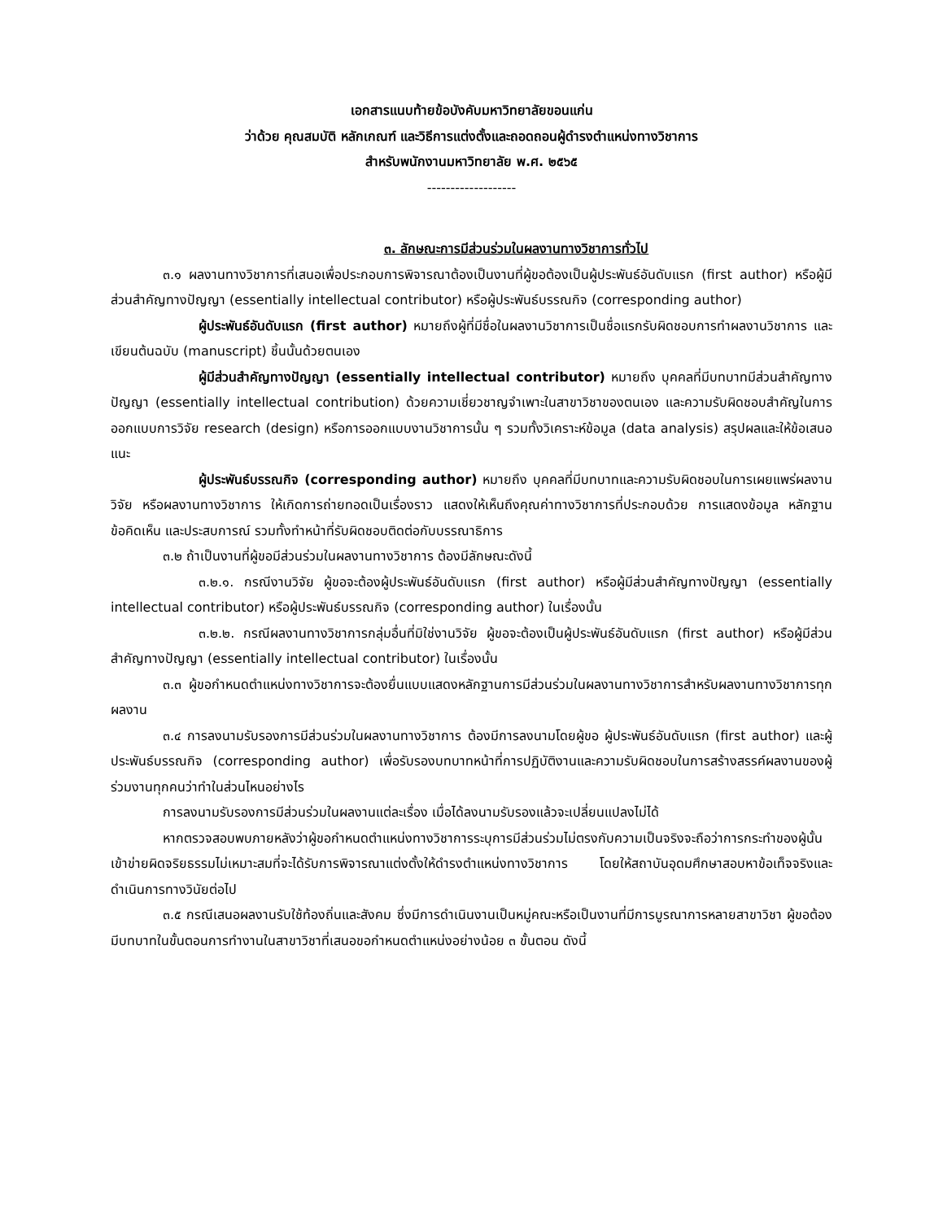เอกสารแนบท้ายข้อบังคับมหาวิทยาลัยขอนแก่น
ว่าด้วย คุณสมบัติ หลักเกณฑ์ และวิธีการแต่งตั้งและถอดถอนผู้ดำรงตำแหน่งทางวิชาการ
สำหรับพนักงานมหาวิทยาลัย พ.ศ. ๒๕๖๕
-------------------
๓. ลักษณะการมีส่วนร่วมในผลงานทางวิชาการทั่วไป
๓.๑ ผลงานทางวิชาการที่เสนอเพื่อประกอบการพิจารณาต้องเป็นงานที่ผู้ขอต้องเป็นผู้ประพันธ์อันดับแรก (first author) หรือผู้มีส่วนสำคัญทางปัญญา (essentially intellectual contributor) หรือผู้ประพันธ์บรรณกิจ (corresponding author)
ผู้ประพันธ์อันดับแรก (first author) หมายถึงผู้ที่มีชื่อในผลงานวิชาการเป็นชื่อแรกรับผิดชอบการทำผลงานวิชาการ และเขียนต้นฉบับ (manuscript) ชิ้นนั้นด้วยตนเอง
ผู้มีส่วนสำคัญทางปัญญา (essentially intellectual contributor) หมายถึง บุคคลที่มีบทบาทมีส่วนสำคัญทางปัญญา (essentially intellectual contribution) ด้วยความเชี่ยวชาญจำเพาะในสาขาวิชาของตนเอง และความรับผิดชอบสำคัญในการออกแบบการวิจัย research (design) หรือการออกแบบงานวิชาการนั้น ๆ รวมทั้งวิเคราะห์ข้อมูล (data analysis) สรุปผลและให้ข้อเสนอแนะ
ผู้ประพันธ์บรรณกิจ (corresponding author) หมายถึง บุคคลที่มีบทบาทและความรับผิดชอบในการเผยแพร่ผลงานวิจัย หรือผลงานทางวิชาการ ให้เกิดการถ่ายทอดเป็นเรื่องราว แสดงให้เห็นถึงคุณค่าทางวิชาการที่ประกอบด้วย การแสดงข้อมูล หลักฐาน ข้อคิดเห็น และประสบการณ์ รวมทั้งทำหน้าที่รับผิดชอบติดต่อกับบรรณาธิการ
๓.๒ ถ้าเป็นงานที่ผู้ขอมีส่วนร่วมในผลงานทางวิชาการ ต้องมีลักษณะดังนี้
๓.๒.๑. กรณีงานวิจัย ผู้ขอจะต้องผู้ประพันธ์อันดับแรก (first author) หรือผู้มีส่วนสำคัญทางปัญญา (essentially intellectual contributor) หรือผู้ประพันธ์บรรณกิจ (corresponding author) ในเรื่องนั้น
๓.๒.๒. กรณีผลงานทางวิชาการกลุ่มอื่นที่มิใช่งานวิจัย ผู้ขอจะต้องเป็นผู้ประพันธ์อันดับแรก (first author) หรือผู้มีส่วนสำคัญทางปัญญา (essentially intellectual contributor) ในเรื่องนั้น
๓.๓ ผู้ขอกำหนดตำแหน่งทางวิชาการจะต้องยื่นแบบแสดงหลักฐานการมีส่วนร่วมในผลงานทางวิชาการสำหรับผลงานทางวิชาการทุกผลงาน
๓.๔ การลงนามรับรองการมีส่วนร่วมในผลงานทางวิชาการ ต้องมีการลงนามโดยผู้ขอ ผู้ประพันธ์อันดับแรก (first author) และผู้ประพันธ์บรรณกิจ (corresponding author) เพื่อรับรองบทบาทหน้าที่การปฏิบัติงานและความรับผิดชอบในการสร้างสรรค์ผลงานของผู้ร่วมงานทุกคนว่าทำในส่วนไหนอย่างไร
การลงนามรับรองการมีส่วนร่วมในผลงานแต่ละเรื่อง เมื่อได้ลงนามรับรองแล้วจะเปลี่ยนแปลงไม่ได้
หากตรวจสอบพบภายหลังว่าผู้ขอกำหนดตำแหน่งทางวิชาการระบุการมีส่วนร่วมไม่ตรงกับความเป็นจริงจะถือว่าการกระทำของผู้นั้นเข้าข่ายผิดจริยธรรมไม่เหมาะสมที่จะได้รับการพิจารณาแต่งตั้งให้ดำรงตำแหน่งทางวิชาการ โดยให้สถาบันอุดมศึกษาสอบหาข้อเท็จจริงและดำเนินการทางวินัยต่อไป
๓.๕ กรณีเสนอผลงานรับใช้ท้องถิ่นและสังคม ซึ่งมีการดำเนินงานเป็นหมู่คณะหรือเป็นงานที่มีการบูรณาการหลายสาขาวิชา ผู้ขอต้องมีบทบาทในขั้นตอนการทำงานในสาขาวิชาที่เสนอขอกำหนดตำแหน่งอย่างน้อย ๓ ขั้นตอน ดังนี้